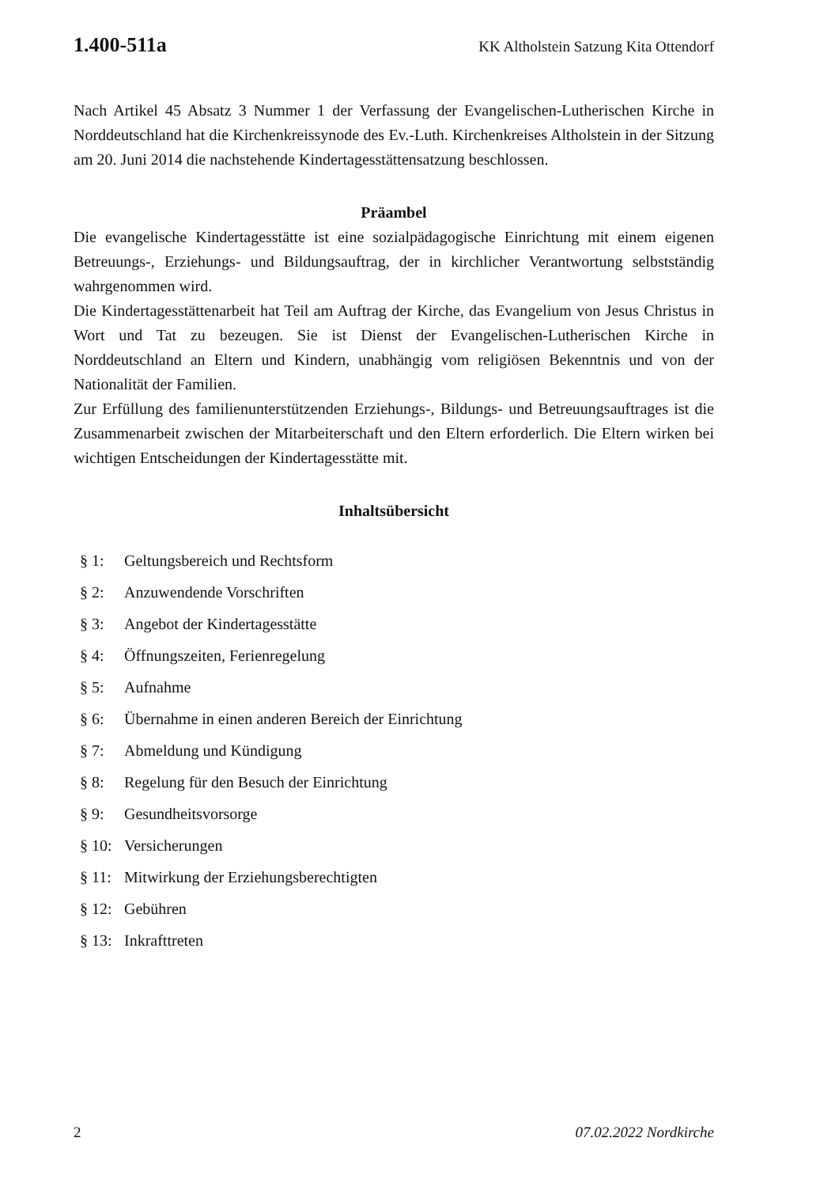1.400-511a KK Altholstein Satzung Kita Ottendorf
Nach Artikel 45 Absatz 3 Nummer 1 der Verfassung der Evangelischen-Lutherischen Kirche in Norddeutschland hat die Kirchenkreissynode des Ev.-Luth. Kirchenkreises Altholstein in der Sitzung am 20. Juni 2014 die nachstehende Kindertagesstättensatzung beschlossen.
Präambel
Die evangelische Kindertagesstätte ist eine sozialpädagogische Einrichtung mit einem eigenen Betreuungs-, Erziehungs- und Bildungsauftrag, der in kirchlicher Verantwortung selbstständig wahrgenommen wird.
Die Kindertagesstättenarbeit hat Teil am Auftrag der Kirche, das Evangelium von Jesus Christus in Wort und Tat zu bezeugen. Sie ist Dienst der Evangelischen-Lutherischen Kirche in Norddeutschland an Eltern und Kindern, unabhängig vom religiösen Bekenntnis und von der Nationalität der Familien.
Zur Erfüllung des familienunterstützenden Erziehungs-, Bildungs- und Betreuungsauftrages ist die Zusammenarbeit zwischen der Mitarbeiterschaft und den Eltern erforderlich. Die Eltern wirken bei wichtigen Entscheidungen der Kindertagesstätte mit.
Inhaltsübersicht
§ 1: Geltungsbereich und Rechtsform
§ 2: Anzuwendende Vorschriften
§ 3: Angebot der Kindertagesstätte
§ 4: Öffnungszeiten, Ferienregelung
§ 5: Aufnahme
§ 6: Übernahme in einen anderen Bereich der Einrichtung
§ 7: Abmeldung und Kündigung
§ 8: Regelung für den Besuch der Einrichtung
§ 9: Gesundheitsvorsorge
§ 10: Versicherungen
§ 11: Mitwirkung der Erziehungsberechtigten
§ 12: Gebühren
§ 13: Inkrafttreten
2 07.02.2022 Nordkirche